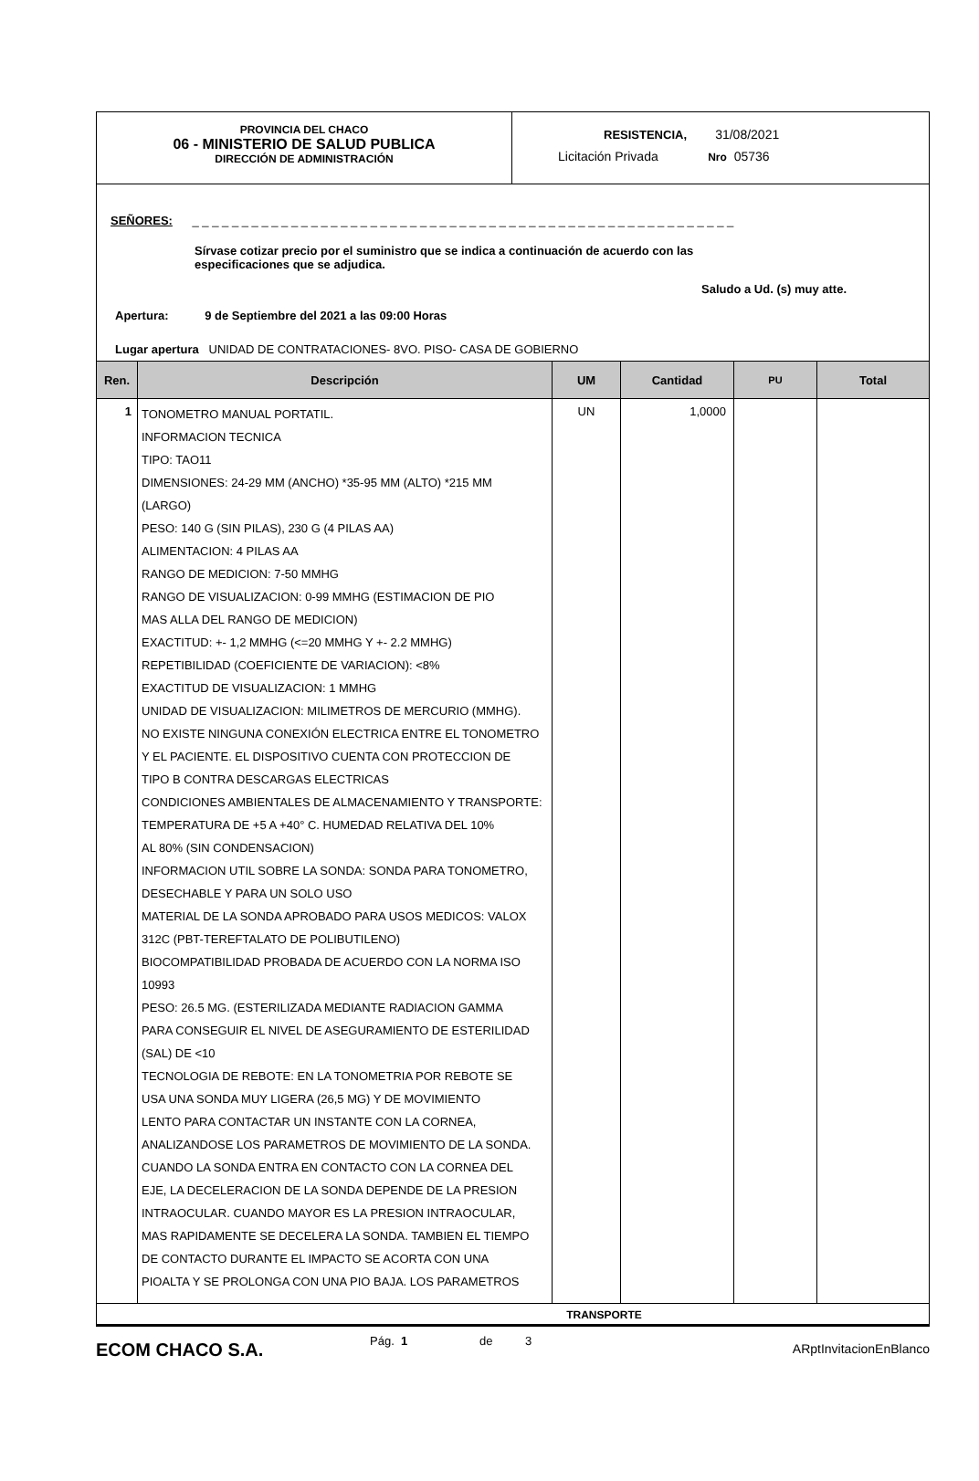PROVINCIA DEL CHACO
06 - MINISTERIO DE SALUD PUBLICA
DIRECCIÓN DE ADMINISTRACIÓN
RESISTENCIA, 31/08/2021
Licitación Privada Nro 05736
SEÑORES: _ _ _ _ _ _ _ _ _ _ _ _ _ _ _ _ _ _ _ _ _ _ _ _ _ _ _ _ _ _ _ _ _ _ _ _ _ _ _ _ _ _ _ _ _ _ _ _ _ _ _ _ _ _ _
Sírvase cotizar precio por el suministro que se indica a continuación de acuerdo con las especificaciones que se adjudica.
Saludo a Ud. (s) muy atte.
Apertura: 9 de Septiembre del 2021 a las 09:00 Horas
Lugar apertura UNIDAD DE CONTRATACIONES- 8VO. PISO- CASA DE GOBIERNO
| Ren. | Descripción | UM | Cantidad | PU | Total |
| --- | --- | --- | --- | --- | --- |
| 1 | TONOMETRO MANUAL PORTATIL. INFORMACION TECNICA TIPO: TAO11 DIMENSIONES: 24-29 MM (ANCHO) *35-95 MM (ALTO) *215 MM (LARGO) PESO: 140 G (SIN PILAS), 230 G (4 PILAS AA) ALIMENTACION: 4 PILAS AA RANGO DE MEDICION: 7-50 MMHG RANGO DE VISUALIZACION: 0-99 MMHG (ESTIMACION DE PIO MAS ALLA DEL RANGO DE MEDICION) EXACTITUD: +- 1,2 MMHG (<=20 MMHG Y +- 2.2 MMHG) REPETIBILIDAD (COEFICIENTE DE VARIACION): <8% EXACTITUD DE VISUALIZACION: 1 MMHG UNIDAD DE VISUALIZACION: MILIMETROS DE MERCURIO (MMHG). NO EXISTE NINGUNA CONEXIÓN ELECTRICA ENTRE EL TONOMETRO Y EL PACIENTE. EL DISPOSITIVO CUENTA CON PROTECCION DE TIPO B CONTRA DESCARGAS ELECTRICAS CONDICIONES AMBIENTALES DE ALMACENAMIENTO Y TRANSPORTE: TEMPERATURA DE +5 A +40° C. HUMEDAD RELATIVA DEL 10% AL 80% (SIN CONDENSACION) INFORMACION UTIL SOBRE LA SONDA: SONDA PARA TONOMETRO, DESECHABLE Y PARA UN SOLO USO MATERIAL DE LA SONDA APROBADO PARA USOS MEDICOS: VALOX 312C (PBT-TEREFTALATO DE POLIBUTILENO) BIOCOMPATIBILIDAD PROBADA DE ACUERDO CON LA NORMA ISO 10993 PESO: 26.5 MG. (ESTERILIZADA MEDIANTE RADIACION GAMMA PARA CONSEGUIR EL NIVEL DE ASEGURAMIENTO DE ESTERILIDAD (SAL) DE <10 TECNOLOGIA DE REBOTE: EN LA TONOMETRIA POR REBOTE SE USA UNA SONDA MUY LIGERA (26,5 MG) Y DE MOVIMIENTO LENTO PARA CONTACTAR UN INSTANTE CON LA CORNEA, ANALIZANDOSE LOS PARAMETROS DE MOVIMIENTO DE LA SONDA. CUANDO LA SONDA ENTRA EN CONTACTO CON LA CORNEA DEL EJE, LA DECELERACION DE LA SONDA DEPENDE DE LA PRESION INTRAOCULAR. CUANDO MAYOR ES LA PRESION INTRAOCULAR, MAS RAPIDAMENTE SE DECELERA LA SONDA. TAMBIEN EL TIEMPO DE CONTACTO DURANTE EL IMPACTO SE ACORTA CON UNA PIOALTA Y SE PROLONGA CON UNA PIO BAJA. LOS PARAMETROS | UN | 1,0000 | | |
TRANSPORTE
ECOM CHACO S.A.
Pág. 1 de 3
ARptInvitacionEnBlanco